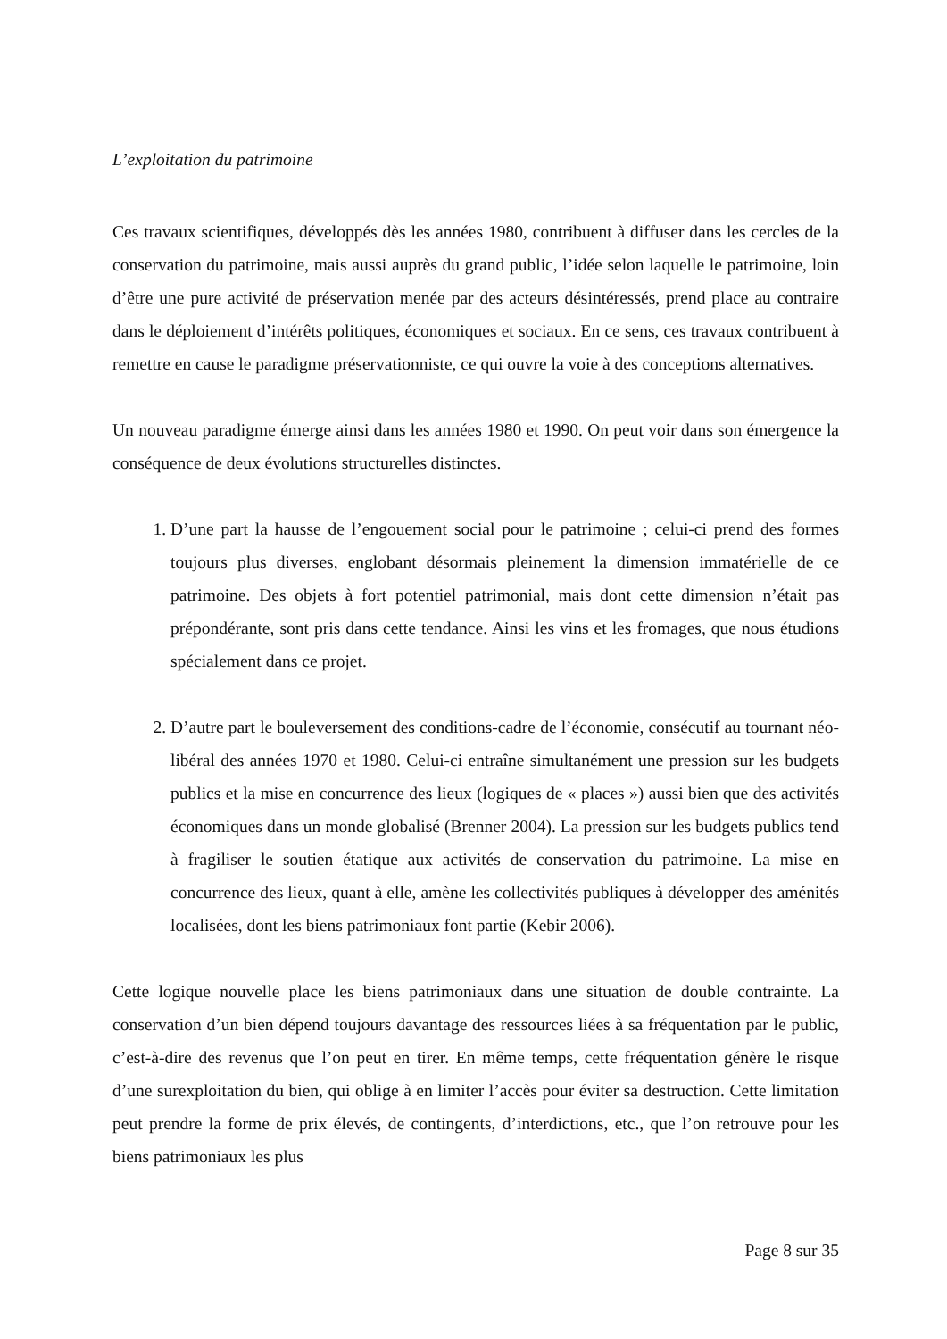L’exploitation du patrimoine
Ces travaux scientifiques, développés dès les années 1980, contribuent à diffuser dans les cercles de la conservation du patrimoine, mais aussi auprès du grand public, l’idée selon laquelle le patrimoine, loin d’être une pure activité de préservation menée par des acteurs désintéressés, prend place au contraire dans le déploiement d’intérêts politiques, économiques et sociaux. En ce sens, ces travaux contribuent à remettre en cause le paradigme préservationniste, ce qui ouvre la voie à des conceptions alternatives.
Un nouveau paradigme émerge ainsi dans les années 1980 et 1990. On peut voir dans son émergence la conséquence de deux évolutions structurelles distinctes.
1. D’une part la hausse de l’engouement social pour le patrimoine ; celui-ci prend des formes toujours plus diverses, englobant désormais pleinement la dimension immatérielle de ce patrimoine. Des objets à fort potentiel patrimonial, mais dont cette dimension n’était pas prépondérante, sont pris dans cette tendance. Ainsi les vins et les fromages, que nous étudions spécialement dans ce projet.
2. D’autre part le bouleversement des conditions-cadre de l’économie, consécutif au tournant néo-libéral des années 1970 et 1980. Celui-ci entraîne simultanément une pression sur les budgets publics et la mise en concurrence des lieux (logiques de « places ») aussi bien que des activités économiques dans un monde globalisé (Brenner 2004). La pression sur les budgets publics tend à fragiliser le soutien étatique aux activités de conservation du patrimoine. La mise en concurrence des lieux, quant à elle, amène les collectivités publiques à développer des aménités localisées, dont les biens patrimoniaux font partie (Kebir 2006).
Cette logique nouvelle place les biens patrimoniaux dans une situation de double contrainte. La conservation d’un bien dépend toujours davantage des ressources liées à sa fréquentation par le public, c’est-à-dire des revenus que l’on peut en tirer. En même temps, cette fréquentation génère le risque d’une surexploitation du bien, qui oblige à en limiter l’accès pour éviter sa destruction. Cette limitation peut prendre la forme de prix élevés, de contingents, d’interdictions, etc., que l’on retrouve pour les biens patrimoniaux les plus
Page 8 sur 35